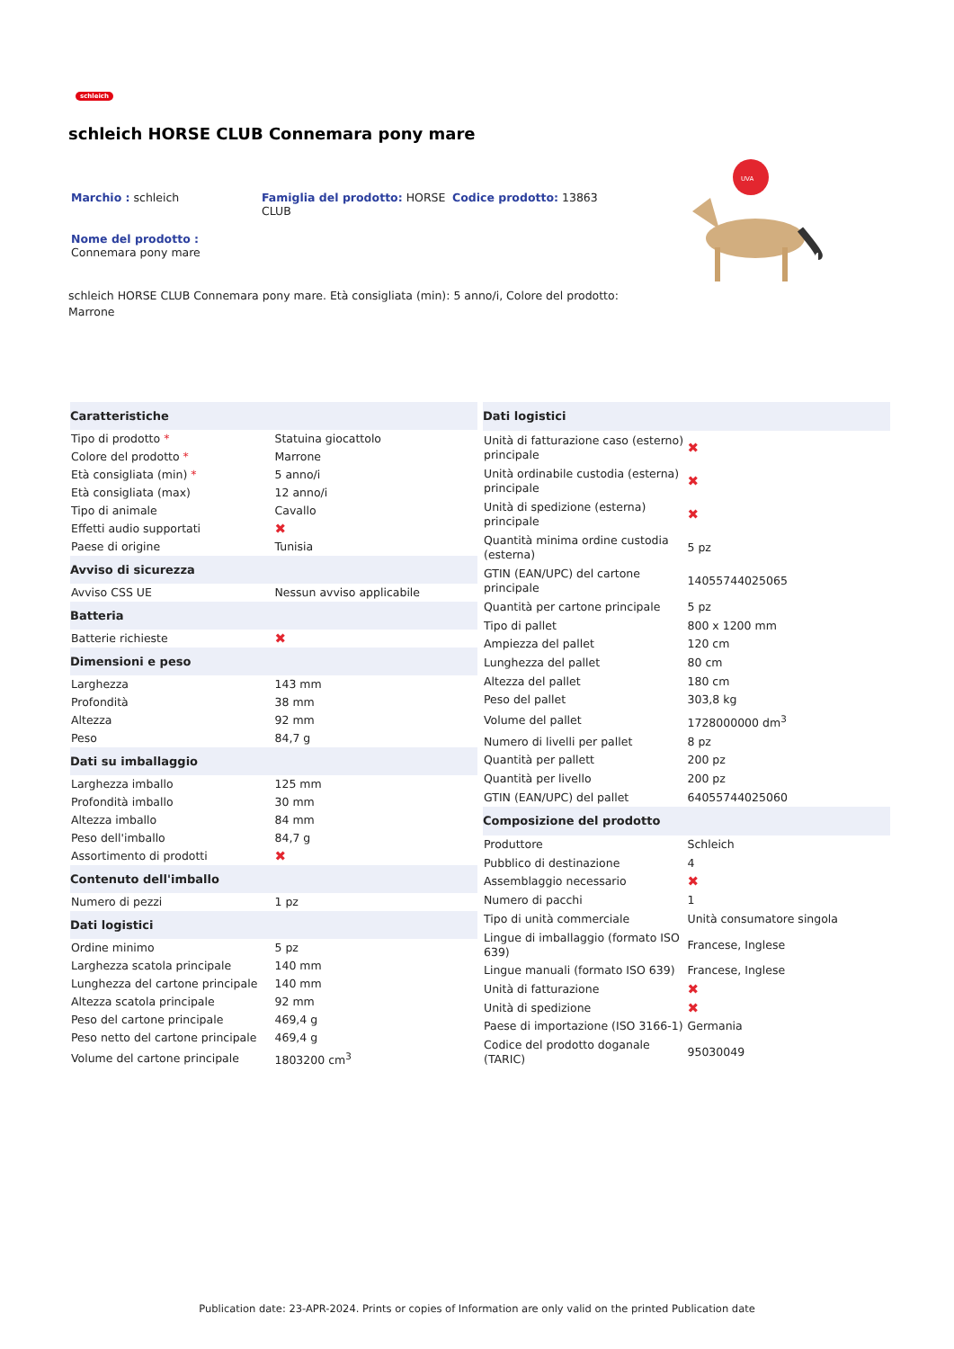schleich
schleich HORSE CLUB Connemara pony mare
Marchio : schleich Famiglia del prodotto: HORSE CLUB
Codice prodotto: 13863
Nome del prodotto :
Connemara pony mare
schleich HORSE CLUB Connemara pony mare. Età consigliata (min): 5 anno/i, Colore del prodotto: Marrone
UVA
| Caratteristiche | |
| --- | --- |
| Tipo di prodotto * | Statuina giocattolo |
| Colore del prodotto * | Marrone |
| Età consigliata (min) * | 5 anno/i |
| Età consigliata (max) | 12 anno/i |
| Tipo di animale | Cavallo |
| Effetti audio supportati | ✖ |
| Paese di origine | Tunisia |
| Avviso di sicurezza | |
| Avviso CSS UE | Nessun avviso applicabile |
| Batteria | |
| Batterie richieste | ✖ |
| Dimensioni e peso | |
| Larghezza | 143 mm |
| Profondità | 38 mm |
| Altezza | 92 mm |
| Peso | 84,7 g |
| Dati su imballaggio | |
| Larghezza imballo | 125 mm |
| Profondità imballo | 30 mm |
| Altezza imballo | 84 mm |
| Peso dell'imballo | 84,7 g |
| Assortimento di prodotti | ✖ |
| Contenuto dell'imballo | |
| Numero di pezzi | 1 pz |
| Dati logistici | |
| Ordine minimo | 5 pz |
| Larghezza scatola principale | 140 mm |
| Lunghezza del cartone principale | 140 mm |
| Altezza scatola principale | 92 mm |
| Peso del cartone principale | 469,4 g |
| Peso netto del cartone principale | 469,4 g |
| Volume del cartone principale | 1803200 cm<sup>3</sup> |
| Dati logistici | |
| --- | --- |
| Unità di fatturazione caso (esterno) principale | ✖ |
| Unità ordinabile custodia (esterna) principale | ✖ |
| Unità di spedizione (esterna) principale | ✖ |
| Quantità minima ordine custodia (esterna) | 5 pz |
| GTIN (EAN/UPC) del cartone principale | 14055744025065 |
| Quantità per cartone principale | 5 pz |
| Tipo di pallet | 800 x 1200 mm |
| Ampiezza del pallet | 120 cm |
| Lunghezza del pallet | 80 cm |
| Altezza del pallet | 180 cm |
| Peso del pallet | 303,8 kg |
| Volume del pallet | 1728000000 dm<sup>3</sup> |
| Numero di livelli per pallet | 8 pz |
| Quantità per pallett | 200 pz |
| Quantità per livello | 200 pz |
| GTIN (EAN/UPC) del pallet | 64055744025060 |
| Composizione del prodotto | |
| Produttore | Schleich |
| Pubblico di destinazione | 4 |
| Assemblaggio necessario | ✖ |
| Numero di pacchi | 1 |
| Tipo di unità commerciale | Unità consumatore singola |
| Lingue di imballaggio (formato ISO 639) | Francese, Inglese |
| Lingue manuali (formato ISO 639) | Francese, Inglese |
| Unità di fatturazione | ✖ |
| Unità di spedizione | ✖ |
| Paese di importazione (ISO 3166-1) | Germania |
| Codice del prodotto doganale (TARIC) | 95030049 |
Publication date: 23-APR-2024. Prints or copies of Information are only valid on the printed Publication date